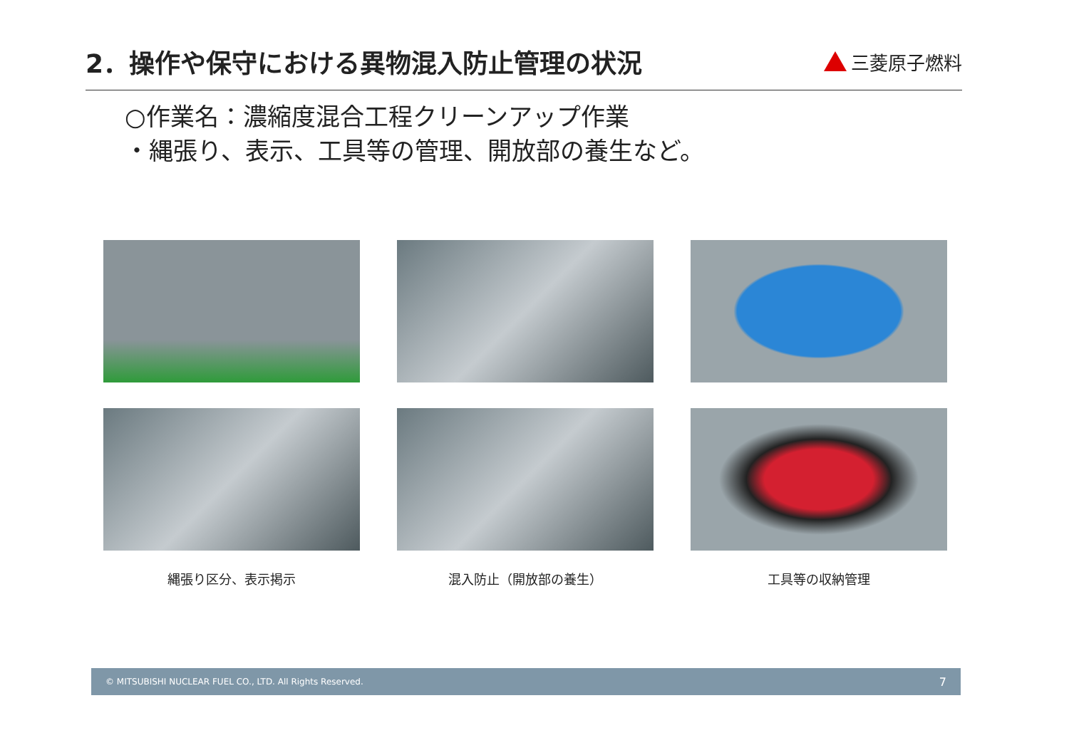2．操作や保守における異物混入防止管理の状況
三菱原子燃料
○作業名：濃縮度混合工程クリーンアップ作業
・縄張り、表示、工具等の管理、開放部の養生など。
縄張り区分、表示掲示
混入防止（開放部の養生）
工具等の収納管理
© MITSUBISHI NUCLEAR FUEL CO., LTD. All Rights Reserved. 7